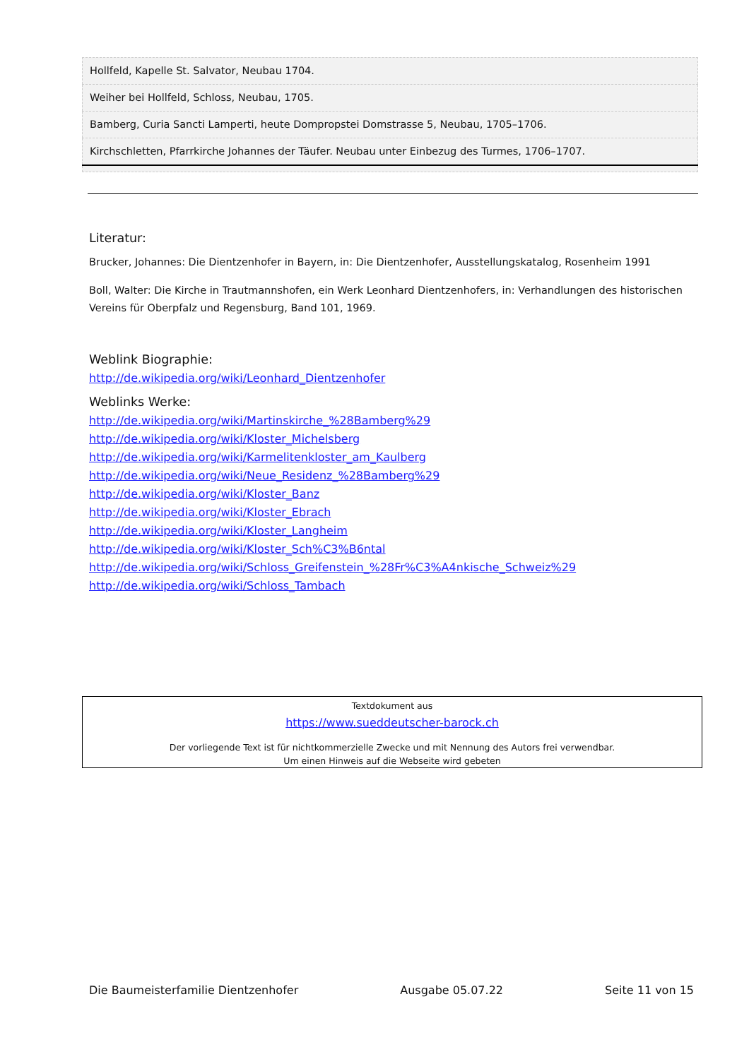| Hollfeld, Kapelle St. Salvator, Neubau 1704. |
| Weiher bei Hollfeld, Schloss, Neubau, 1705. |
| Bamberg, Curia Sancti Lamperti, heute Dompropstei Domstrasse 5, Neubau, 1705–1706. |
| Kirchschletten, Pfarrkirche Johannes der Täufer. Neubau unter Einbezug des Turmes, 1706–1707. |
Literatur:
Brucker, Johannes: Die Dientzenhofer in Bayern, in: Die Dientzenhofer, Ausstellungskatalog, Rosenheim 1991
Boll, Walter: Die Kirche in Trautmannshofen, ein Werk Leonhard Dientzenhofers, in: Verhandlungen des historischen Vereins für Oberpfalz und Regensburg, Band 101, 1969.
Weblink Biographie:
http://de.wikipedia.org/wiki/Leonhard_Dientzenhofer
Weblinks Werke:
http://de.wikipedia.org/wiki/Martinskirche_%28Bamberg%29
http://de.wikipedia.org/wiki/Kloster_Michelsberg
http://de.wikipedia.org/wiki/Karmelitenkloster_am_Kaulberg
http://de.wikipedia.org/wiki/Neue_Residenz_%28Bamberg%29
http://de.wikipedia.org/wiki/Kloster_Banz
http://de.wikipedia.org/wiki/Kloster_Ebrach
http://de.wikipedia.org/wiki/Kloster_Langheim
http://de.wikipedia.org/wiki/Kloster_Sch%C3%B6ntal
http://de.wikipedia.org/wiki/Schloss_Greifenstein_%28Fr%C3%A4nkische_Schweiz%29
http://de.wikipedia.org/wiki/Schloss_Tambach
Textdokument aus
https://www.sueddeutscher-barock.ch
Der vorliegende Text ist für nichtkommerzielle Zwecke und mit Nennung des Autors frei verwendbar.
Um einen Hinweis auf die Webseite wird gebeten
Die Baumeisterfamilie Dientzenhofer Ausgabe 05.07.22 Seite 11 von 15